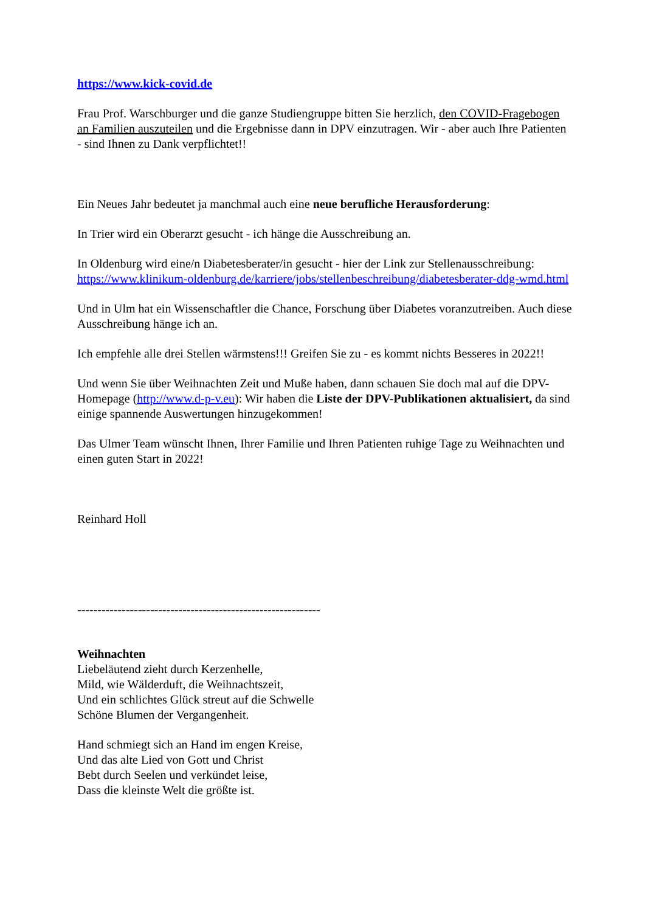https://www.kick-covid.de
Frau Prof. Warschburger und die ganze Studiengruppe bitten Sie herzlich, den COVID-Fragebogen an Familien auszuteilen und die Ergebnisse dann in DPV einzutragen. Wir - aber auch Ihre Patienten - sind Ihnen zu Dank verpflichtet!!
Ein Neues Jahr bedeutet ja manchmal auch eine neue berufliche Herausforderung:
In Trier wird ein Oberarzt gesucht - ich hänge die Ausschreibung an.
In Oldenburg wird eine/n Diabetesberater/in gesucht - hier der Link zur Stellenausschreibung: https://www.klinikum-oldenburg.de/karriere/jobs/stellenbeschreibung/diabetesberater-ddg-wmd.html
Und in Ulm hat ein Wissenschaftler die Chance, Forschung über Diabetes voranzutreiben. Auch diese Ausschreibung hänge ich an.
Ich empfehle alle drei Stellen wärmstens!!! Greifen Sie zu - es kommt nichts Besseres in 2022!!
Und wenn Sie über Weihnachten Zeit und Muße haben, dann schauen Sie doch mal auf die DPV-Homepage (http://www.d-p-v.eu): Wir haben die Liste der DPV-Publikationen aktualisiert, da sind einige spannende Auswertungen hinzugekommen!
Das Ulmer Team wünscht Ihnen, Ihrer Familie und Ihren Patienten ruhige Tage zu Weihnachten und einen guten Start in 2022!
Reinhard Holl
------------------------------------------------------------
Weihnachten
Liebeläutend zieht durch Kerzenhelle,
Mild, wie Wälderduft, die Weihnachtszeit,
Und ein schlichtes Glück streut auf die Schwelle
Schöne Blumen der Vergangenheit.
Hand schmiegt sich an Hand im engen Kreise,
Und das alte Lied von Gott und Christ
Bebt durch Seelen und verkündet leise,
Dass die kleinste Welt die größte ist.